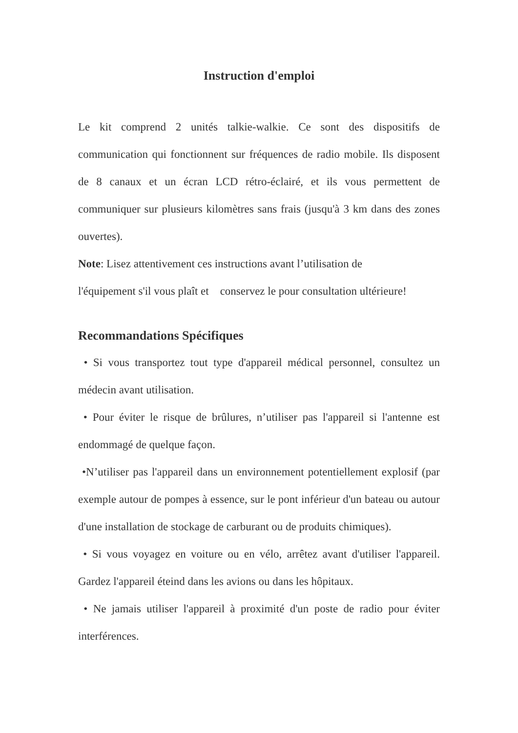Instruction d'emploi
Le kit comprend 2 unités talkie-walkie. Ce sont des dispositifs de communication qui fonctionnent sur fréquences de radio mobile. Ils disposent de 8 canaux et un écran LCD rétro-éclairé, et ils vous permettent de communiquer sur plusieurs kilomètres sans frais (jusqu'à 3 km dans des zones ouvertes).
Note: Lisez attentivement ces instructions avant l’utilisation de
l'équipement s'il vous plaît et conservez le pour consultation ultérieure!
Recommandations Spécifiques
• Si vous transportez tout type d'appareil médical personnel, consultez un médecin avant utilisation.
• Pour éviter le risque de brûlures, n’utiliser pas l'appareil si l'antenne est endommagé de quelque façon.
•N’utiliser pas l'appareil dans un environnement potentiellement explosif (par exemple autour de pompes à essence, sur le pont inférieur d'un bateau ou autour d'une installation de stockage de carburant ou de produits chimiques).
• Si vous voyagez en voiture ou en vélo, arrêtez avant d'utiliser l'appareil. Gardez l'appareil éteind dans les avions ou dans les hôpitaux.
• Ne jamais utiliser l'appareil à proximité d'un poste de radio pour éviter interférences.